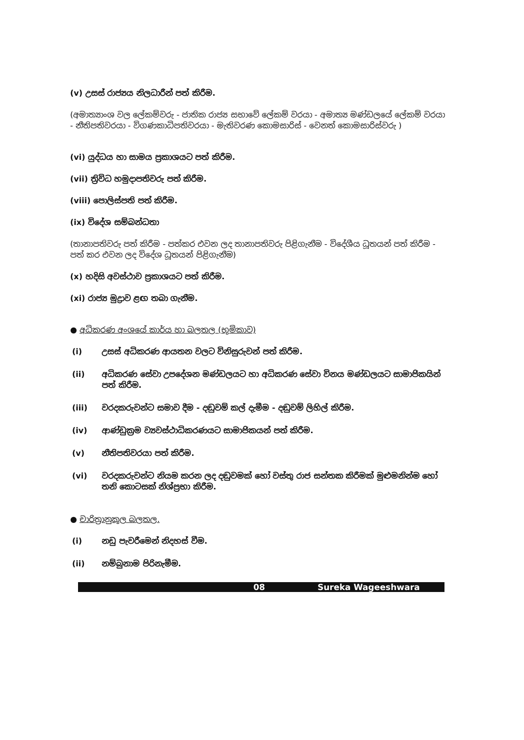(v) උසස් රාජ්‍යය නිලධාරීන් පත් කිරීම.
(අමාත්‍යාංශ වල ලේකම්වරු - ජාතික රාජ්‍ය සභාවේ ලේකම් වරයා - අමාත්‍ය මණ්ඩලයේ ලේකම් වරයා - නීතිපතිවරයා - විගණකාධිපතිවරයා - මැතිවරණ කොමසාරිස් - වෙනත් කොමසාරිස්වරු )
(vi) යුද්ධය හා සාමය ප්‍රකාශයට පත් කිරීම.
(vii) ත්‍රිවිධ හමුදාපතිවරු පත් කිරීම.
(viii) පොලිස්පති පත් කිරීම.
(ix) විදේශ සම්බන්ධතා
(තානාපතිවරු පත් කිරීම - පත්කර එවන ලද තානාපතිවරු පිළිගැනීම - විදේශීය ධූතයන් පත් කිරීම - පත් කර එවන ලද විදේශ ධූතයන් පිළිගැනීම)
(x) හදිසි අවස්ථාව ප්‍රකාශයට පත් කිරීම.
(xi) රාජ්‍ය මුද්‍රාව ළඟ තබා ගැනීම.
● අධිකරණ අංශයේ කාර්ය හා බලතල (භූමිකාව)
(i) උසස් අධිකරණ ආයතන වලට විනිසුරුවන් පත් කිරීම.
(ii) අධිකරණ සේවා උපදේශන මණ්ඩලයට හා අධිකරණ සේවා විනය මණ්ඩලයට සාමාජිකයින් පත් කිරීම.
(iii) වරදකරුවන්ට සමාව දීම - දඬුවම් කල් දැමීම - දඬුවම් ලිහිල් කිරීම.
(iv) ආණ්ඩුක්‍රම ව්‍යවස්ථාධිකරණයට සාමාජිකයන් පත් කිරීම.
(v) නීතිපතිවරයා පත් කිරීම.
(vi) වරදකරුවන්ට නියම කරන ලද දඬුවමක් හෝ වස්තු රාජ සන්තක කිරීමක් මුළුමනින්ම හෝ තනි කොටසක් නිශ්ප්‍රභා කිරීම.
● චාරිත්‍රානුකූල බලතල.
(i) නඩු පැවරීමෙන් නිදහස් වීම.
(ii) නම්බුනාම පිරිනැමීම.
08 Sureka Wageeshwara